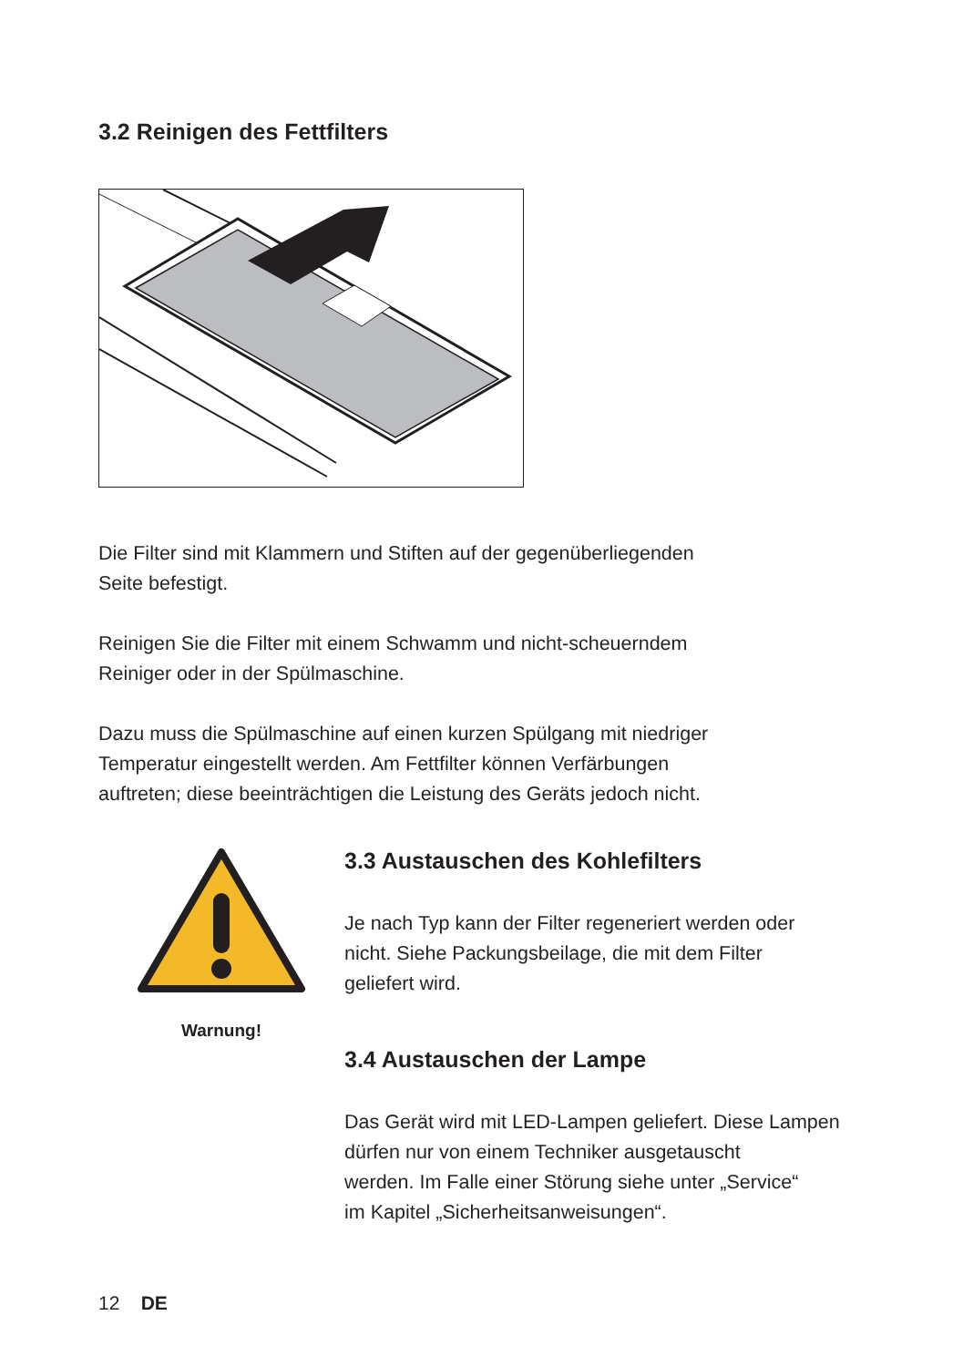3.2 Reinigen des Fettfilters
Die Filter sind mit Klammern und Stiften auf der gegenüberliegenden
Seite befestigt.
Reinigen Sie die Filter mit einem Schwamm und nicht-scheuerndem
Reiniger oder in der Spülmaschine.
Dazu muss die Spülmaschine auf einen kurzen Spülgang mit niedriger
Temperatur eingestellt werden. Am Fettfilter können Verfärbungen
auftreten; diese beeinträchtigen die Leistung des Geräts jedoch nicht.
Warnung!
3.3 Austauschen des Kohlefilters
Je nach Typ kann der Filter regeneriert werden oder
nicht. Siehe Packungsbeilage, die mit dem Filter
geliefert wird.
3.4 Austauschen der Lampe
Das Gerät wird mit LED-Lampen geliefert. Diese Lampen
dürfen nur von einem Techniker ausgetauscht
werden. Im Falle einer Störung siehe unter „Service“
im Kapitel „Sicherheitsanweisungen“.
12 DE